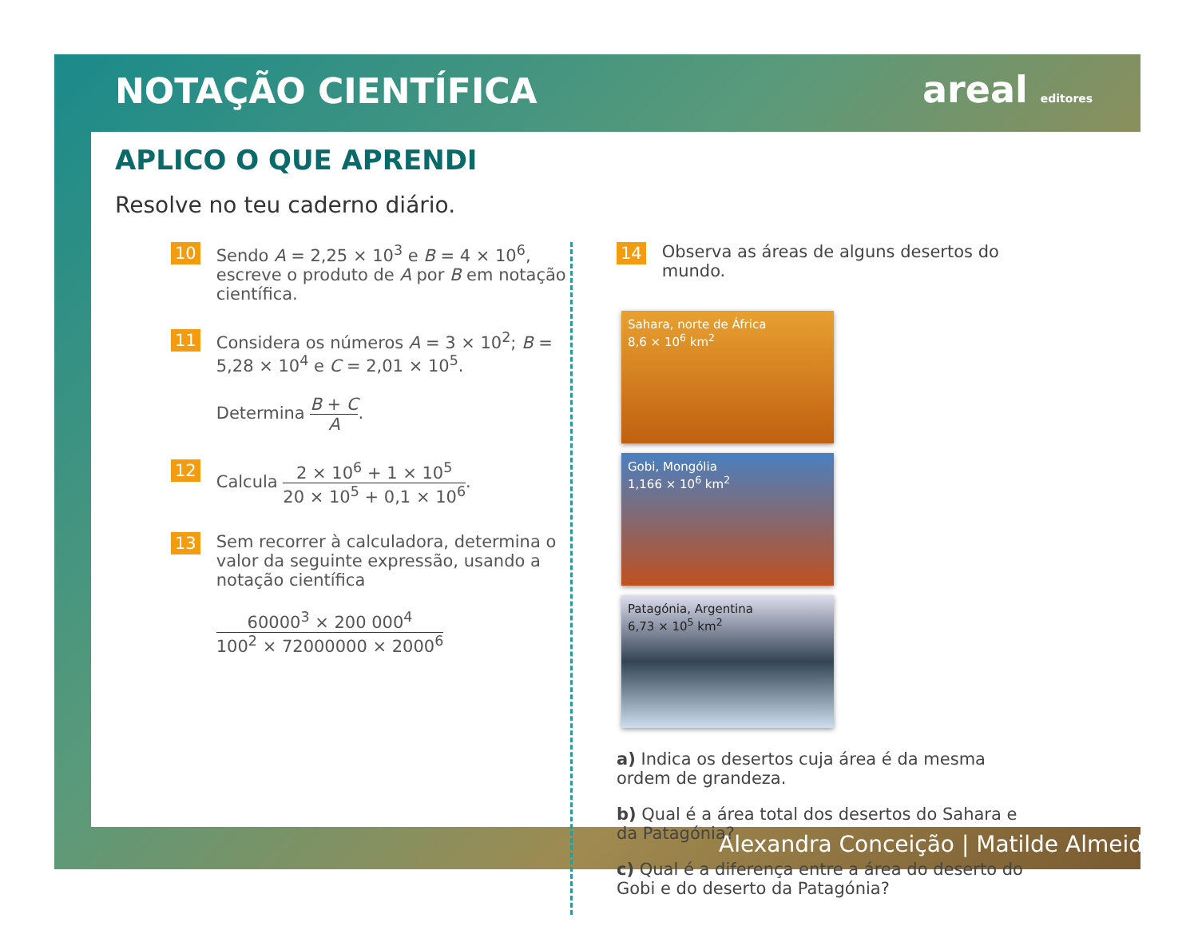NOTAÇÃO CIENTÍFICA areal editores
APLICO O QUE APRENDI
Resolve no teu caderno diário.
10
Sendo A = 2,25 × 10<sup>3</sup> e B = 4 × 10<sup>6</sup>, escreve o produto de A por B em notação científica.
11
Considera os números A = 3 × 10<sup>2</sup>; B = 5,28 × 10<sup>4</sup> e C = 2,01 × 10<sup>5</sup>.
Determina B + C A.
12
Calcula 2 × 10<sup>6</sup> + 1 × 10<sup>5</sup> 20 × 10<sup>5</sup> + 0,1 × 10<sup>6</sup>.
13
Sem recorrer à calculadora, determina o valor da seguinte expressão, usando a notação científica
60000<sup>3</sup> × 200 000<sup>4</sup> 100<sup>2</sup> × 72000000 × 2000<sup>6</sup>
14
Observa as áreas de alguns desertos do mundo.
Sahara, norte de África
8,6 × 10<sup>6</sup> km<sup>2</sup>
Gobi, Mongólia
1,166 × 10<sup>6</sup> km<sup>2</sup>
Patagónia, Argentina
6,73 × 10<sup>5</sup> km<sup>2</sup>
a) Indica os desertos cuja área é da mesma ordem de grandeza.
b) Qual é a área total dos desertos do Sahara e da Patagónia?
c) Qual é a diferença entre a área do deserto do Gobi e do deserto da Patagónia?
Alexandra Conceição | Matilde Almeida